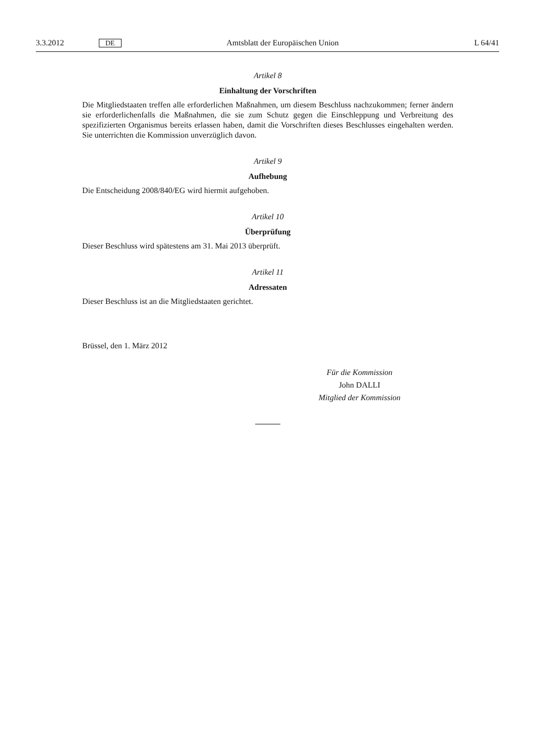3.3.2012 DE Amtsblatt der Europäischen Union L 64/41
Artikel 8
Einhaltung der Vorschriften
Die Mitgliedstaaten treffen alle erforderlichen Maßnahmen, um diesem Beschluss nachzukommen; ferner ändern sie erforderlichenfalls die Maßnahmen, die sie zum Schutz gegen die Einschleppung und Verbreitung des spezifizierten Organismus bereits erlassen haben, damit die Vorschriften dieses Beschlusses eingehalten werden. Sie unterrichten die Kommission unverzüglich davon.
Artikel 9
Aufhebung
Die Entscheidung 2008/840/EG wird hiermit aufgehoben.
Artikel 10
Überprüfung
Dieser Beschluss wird spätestens am 31. Mai 2013 überprüft.
Artikel 11
Adressaten
Dieser Beschluss ist an die Mitgliedstaaten gerichtet.
Brüssel, den 1. März 2012
Für die Kommission
John DALLI
Mitglied der Kommission